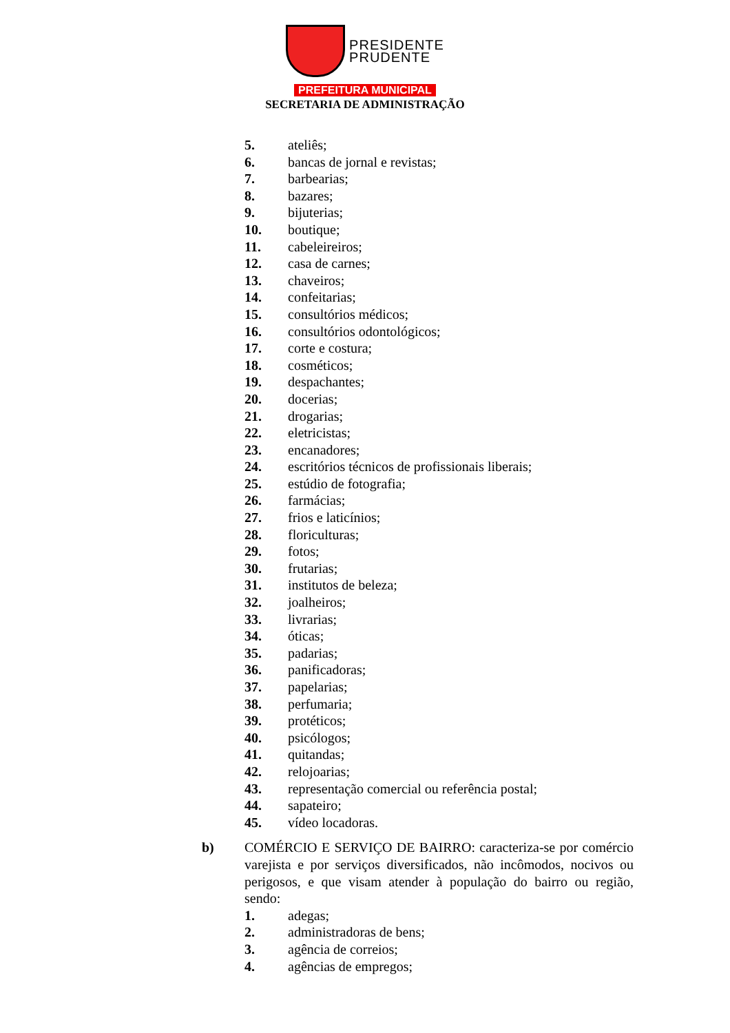PRESIDENTE
PRUDENTE
PREFEITURA MUNICIPAL
SECRETARIA DE ADMINISTRAÇÃO
5. ateliês;
6. bancas de jornal e revistas;
7. barbearias;
8. bazares;
9. bijuterias;
10. boutique;
11. cabeleireiros;
12. casa de carnes;
13. chaveiros;
14. confeitarias;
15. consultórios médicos;
16. consultórios odontológicos;
17. corte e costura;
18. cosméticos;
19. despachantes;
20. docerias;
21. drogarias;
22. eletricistas;
23. encanadores;
24. escritórios técnicos de profissionais liberais;
25. estúdio de fotografia;
26. farmácias;
27. frios e laticínios;
28. floriculturas;
29. fotos;
30. frutarias;
31. institutos de beleza;
32. joalheiros;
33. livrarias;
34. óticas;
35. padarias;
36. panificadoras;
37. papelarias;
38. perfumaria;
39. protéticos;
40. psicólogos;
41. quitandas;
42. relojoarias;
43. representação comercial ou referência postal;
44. sapateiro;
45. vídeo locadoras.
b) COMÉRCIO E SERVIÇO DE BAIRRO: caracteriza-se por comércio varejista e por serviços diversificados, não incômodos, nocivos ou perigosos, e que visam atender à população do bairro ou região, sendo:
1. adegas;
2. administradoras de bens;
3. agência de correios;
4. agências de empregos;